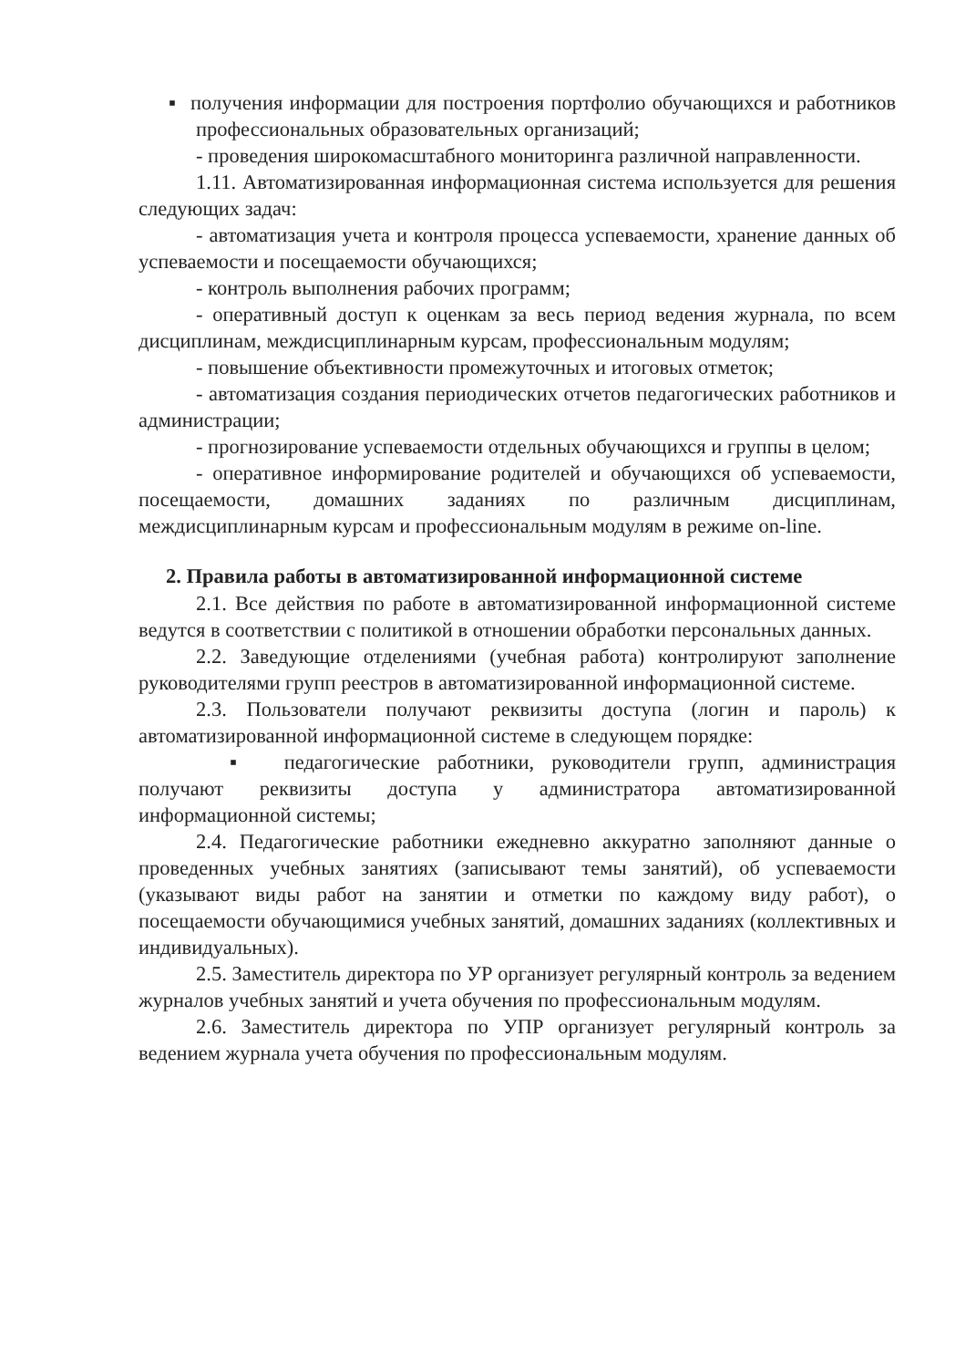▪ получения информации для построения портфолио обучающихся и работников профессиональных образовательных организаций;
- проведения широкомасштабного мониторинга различной направленности.
1.11. Автоматизированная информационная система используется для решения следующих задач:
- автоматизация учета и контроля процесса успеваемости, хранение данных об успеваемости и посещаемости обучающихся;
- контроль выполнения рабочих программ;
- оперативный доступ к оценкам за весь период ведения журнала, по всем дисциплинам, междисциплинарным курсам, профессиональным модулям;
- повышение объективности промежуточных и итоговых отметок;
- автоматизация создания периодических отчетов педагогических работников и администрации;
- прогнозирование успеваемости отдельных обучающихся и группы в целом;
- оперативное информирование родителей и обучающихся об успеваемости, посещаемости, домашних заданиях по различным дисциплинам, междисциплинарным курсам и профессиональным модулям в режиме on-line.
2. Правила работы в автоматизированной информационной системе
2.1. Все действия по работе в автоматизированной информационной системе ведутся в соответствии с политикой в отношении обработки персональных данных.
2.2. Заведующие отделениями (учебная работа) контролируют заполнение руководителями групп реестров в автоматизированной информационной системе.
2.3. Пользователи получают реквизиты доступа (логин и пароль) к автоматизированной информационной системе в следующем порядке:
▪ педагогические работники, руководители групп, администрация получают реквизиты доступа у администратора автоматизированной информационной системы;
2.4. Педагогические работники ежедневно аккуратно заполняют данные о проведенных учебных занятиях (записывают темы занятий), об успеваемости (указывают виды работ на занятии и отметки по каждому виду работ), о посещаемости обучающимися учебных занятий, домашних заданиях (коллективных и индивидуальных).
2.5. Заместитель директора по УР организует регулярный контроль за ведением журналов учебных занятий и учета обучения по профессиональным модулям.
2.6. Заместитель директора по УПР организует регулярный контроль за ведением журнала учета обучения по профессиональным модулям.